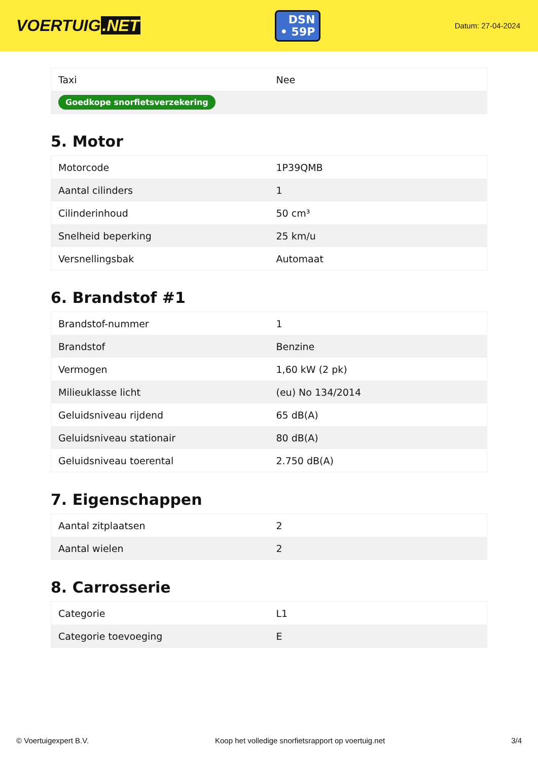VOERTUIG.NET
DSN
• 59P
Datum: 27-04-2024
| Taxi | Nee |
| Goedkope snorfietsverzekering | |
5. Motor
| Motorcode | 1P39QMB |
| Aantal cilinders | 1 |
| Cilinderinhoud | 50 cm³ |
| Snelheid beperking | 25 km/u |
| Versnellingsbak | Automaat |
6. Brandstof #1
| Brandstof-nummer | 1 |
| Brandstof | Benzine |
| Vermogen | 1,60 kW (2 pk) |
| Milieuklasse licht | (eu) No 134/2014 |
| Geluidsniveau rijdend | 65 dB(A) |
| Geluidsniveau stationair | 80 dB(A) |
| Geluidsniveau toerental | 2.750 dB(A) |
7. Eigenschappen
| Aantal zitplaatsen | 2 |
| Aantal wielen | 2 |
8. Carrosserie
| Categorie | L1 |
| Categorie toevoeging | E |
© Voertuigexpert B.V. Koop het volledige snorfietsrapport op voertuig.net 3/4